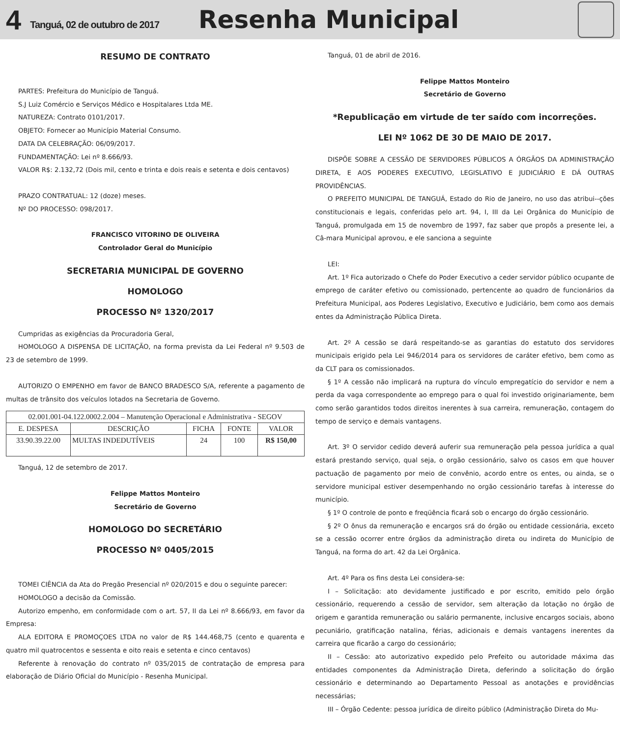4 Tanguá, 02 de outubro de 2017 Resenha Municipal
RESUMO DE CONTRATO
PARTES: Prefeitura do Município de Tanguá.
S.J Luiz Comércio e Serviços Médico e Hospitalares Ltda ME.
NATUREZA: Contrato 0101/2017.
OBJETO: Fornecer ao Município Material Consumo.
DATA DA CELEBRAÇÃO: 06/09/2017.
FUNDAMENTAÇÃO: Lei nº 8.666/93.
VALOR R$: 2.132,72 (Dois mil, cento e trinta e dois reais e setenta e dois centavos)
PRAZO CONTRATUAL: 12 (doze) meses.
Nº DO PROCESSO: 098/2017.
FRANCISCO VITORINO DE OLIVEIRA
Controlador Geral do Município
SECRETARIA MUNICIPAL DE GOVERNO
HOMOLOGO
PROCESSO Nº 1320/2017
Cumpridas as exigências da Procuradoria Geral,
HOMOLOGO A DISPENSA DE LICITAÇÃO, na forma prevista da Lei Federal nº 9.503 de 23 de setembro de 1999.
AUTORIZO O EMPENHO em favor de BANCO BRADESCO S/A, referente a pagamento de multas de trânsito dos veículos lotados na Secretaria de Governo.
| 02.001.001-04.122.0002.2.004 – Manutenção Operacional e Administrativa - SEGOV | | | | |
| E. DESPESA | DESCRIÇÃO | FICHA | FONTE | VALOR |
| 33.90.39.22.00 | MULTAS INDEDUTÍVEIS | 24 | 100 | R$ 150,00 |
Tanguá, 12 de setembro de 2017.
Felippe Mattos Monteiro
Secretário de Governo
HOMOLOGO DO SECRETÁRIO
PROCESSO Nº 0405/2015
TOMEI CIÊNCIA da Ata do Pregão Presencial nº 020/2015 e dou o seguinte parecer:
HOMOLOGO a decisão da Comissão.
Autorizo empenho, em conformidade com o art. 57, II da Lei nº 8.666/93, em favor da Empresa:
ALA EDITORA E PROMOÇOES LTDA no valor de R$ 144.468,75 (cento e quarenta e quatro mil quatrocentos e sessenta e oito reais e setenta e cinco centavos)
Referente à renovação do contrato nº 035/2015 de contratação de empresa para elaboração de Diário Oficial do Município - Resenha Municipal.
Tanguá, 01 de abril de 2016.
Felippe Mattos Monteiro
Secretário de Governo
*Republicação em virtude de ter saído com incorreções.
LEI Nº 1062 DE 30 DE MAIO DE 2017.
DISPÕE SOBRE A CESSÃO DE SERVIDORES PÚBLICOS A ÓRGÃOS DA ADMINISTRAÇÃO DIRETA, E AOS PODERES EXECUTIVO, LEGISLATIVO E JUDICIÁRIO E DÁ OUTRAS PROVIDÊNCIAS.
O PREFEITO MUNICIPAL DE TANGUÁ, Estado do Rio de Janeiro, no uso das atribui--ções constitucionais e legais, conferidas pelo art. 94, I, III da Lei Orgânica do Município de Tanguá, promulgada em 15 de novembro de 1997, faz saber que propôs a presente lei, a Câ-mara Municipal aprovou, e ele sanciona a seguinte
LEI:
Art. 1º Fica autorizado o Chefe do Poder Executivo a ceder servidor público ocupante de emprego de caráter efetivo ou comissionado, pertencente ao quadro de funcionários da Prefeitura Municipal, aos Poderes Legislativo, Executivo e Judiciário, bem como aos demais entes da Administração Pública Direta.
Art. 2º A cessão se dará respeitando-se as garantias do estatuto dos servidores municipais erigido pela Lei 946/2014 para os servidores de caráter efetivo, bem como as da CLT para os comissionados.
§ 1º A cessão não implicará na ruptura do vínculo empregatício do servidor e nem a perda da vaga correspondente ao emprego para o qual foi investido originariamente, bem como serão garantidos todos direitos inerentes à sua carreira, remuneração, contagem do tempo de serviço e demais vantagens.
Art. 3º O servidor cedido deverá auferir sua remuneração pela pessoa jurídica a qual estará prestando serviço, qual seja, o orgão cessionário, salvo os casos em que houver pactuação de pagamento por meio de convênio, acordo entre os entes, ou ainda, se o servidore municipal estiver desempenhando no orgão cessionário tarefas à interesse do município.
§ 1º O controle de ponto e freqüência ficará sob o encargo do órgão cessionário.
§ 2º O ônus da remuneração e encargos srá do órgão ou entidade cessionária, exceto se a cessão ocorrer entre órgãos da administração direta ou indireta do Município de Tanguá, na forma do art. 42 da Lei Orgânica.
Art. 4º Para os fins desta Lei considera-se:
I – Solicitação: ato devidamente justificado e por escrito, emitido pelo órgão cessionário, requerendo a cessão de servidor, sem alteração da lotação no órgão de origem e garantida remuneração ou salário permanente, inclusive encargos sociais, abono pecuniário, gratificação natalina, férias, adicionais e demais vantagens inerentes da carreira que ficarão a cargo do cessionário;
II – Cessão: ato autorizativo expedido pelo Prefeito ou autoridade máxima das entidades componentes da Administração Direta, deferindo a solicitação do órgão cessionário e determinando ao Departamento Pessoal as anotações e providências necessárias;
III – Órgão Cedente: pessoa jurídica de direito público (Administração Direta do Mu-